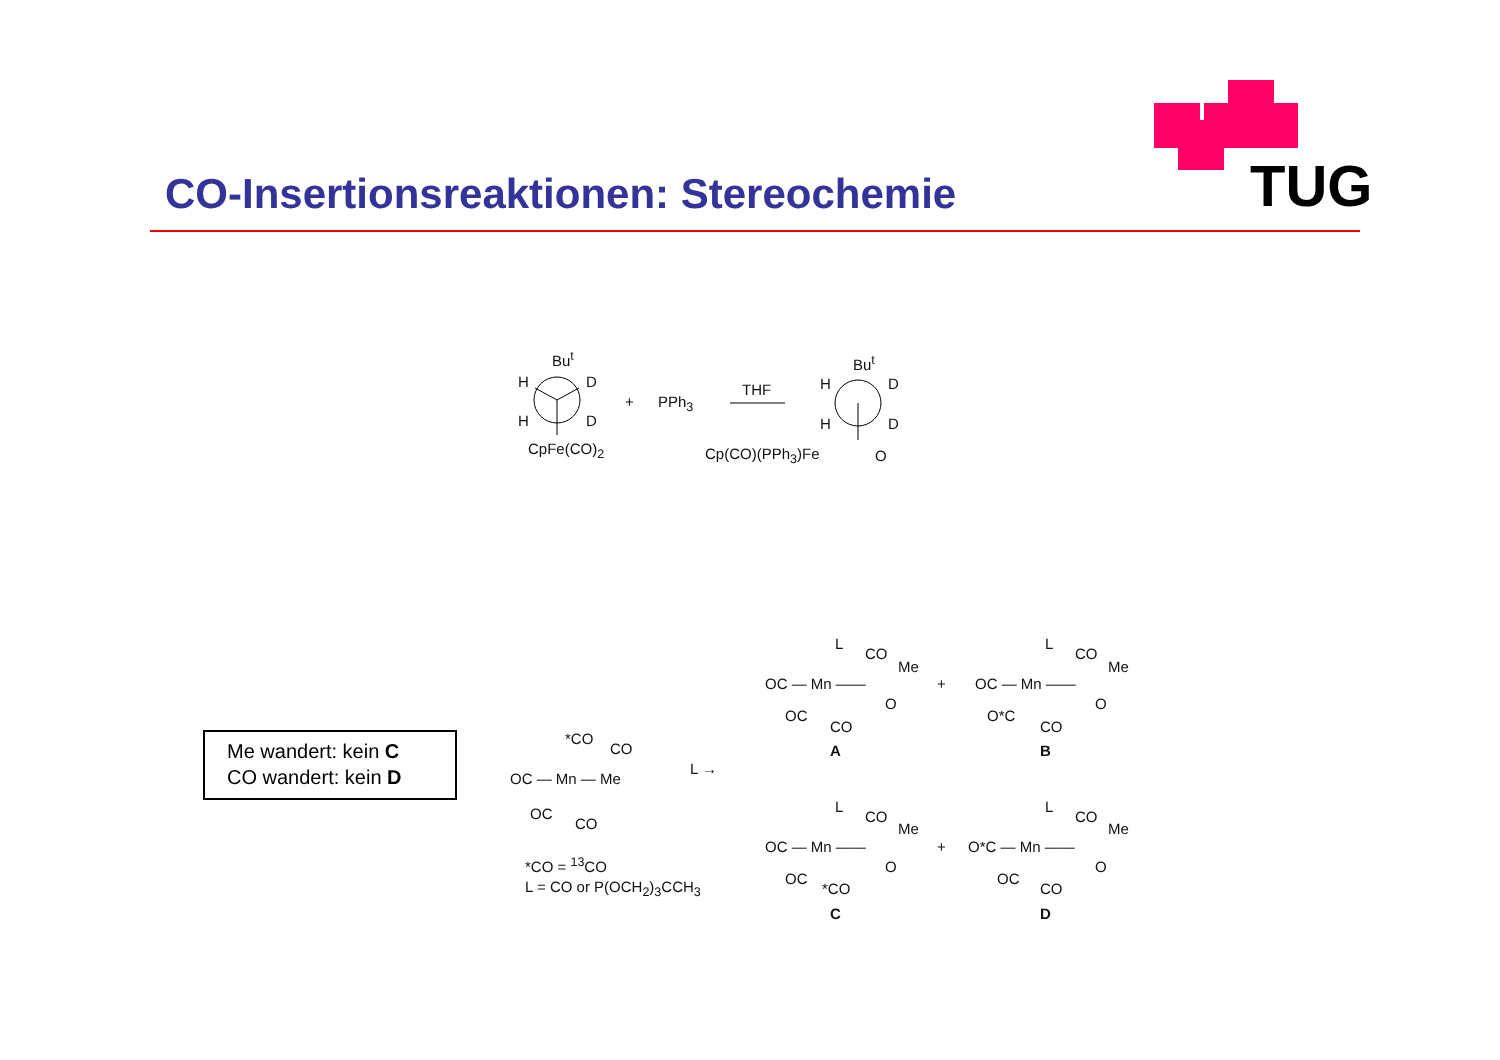TUG
CO-Insertionsreaktionen: Stereochemie
Bu<sup>t</sup>
H D
H D
CpFe(CO)<sub>2</sub>
+ PPh<sub>3</sub>
THF
Bu<sup>t</sup>
H D
H D
Cp(CO)(PPh<sub>3</sub>)Fe O
Me wandert: kein C
CO wandert: kein D
L
CO
Me
OC — Mn ——
O
OC
CO
A
+
L
CO
Me
OC — Mn ——
O
O*C
CO
B
*CO
CO
OC — Mn — Me
OC
CO
L →
*CO = <sup>13</sup>CO
L = CO or P(OCH<sub>2</sub>)<sub>3</sub>CCH<sub>3</sub>
L
CO
Me
OC — Mn ——
O
OC
*CO
C
+
L
CO
Me
O*C — Mn ——
O
OC
CO
D